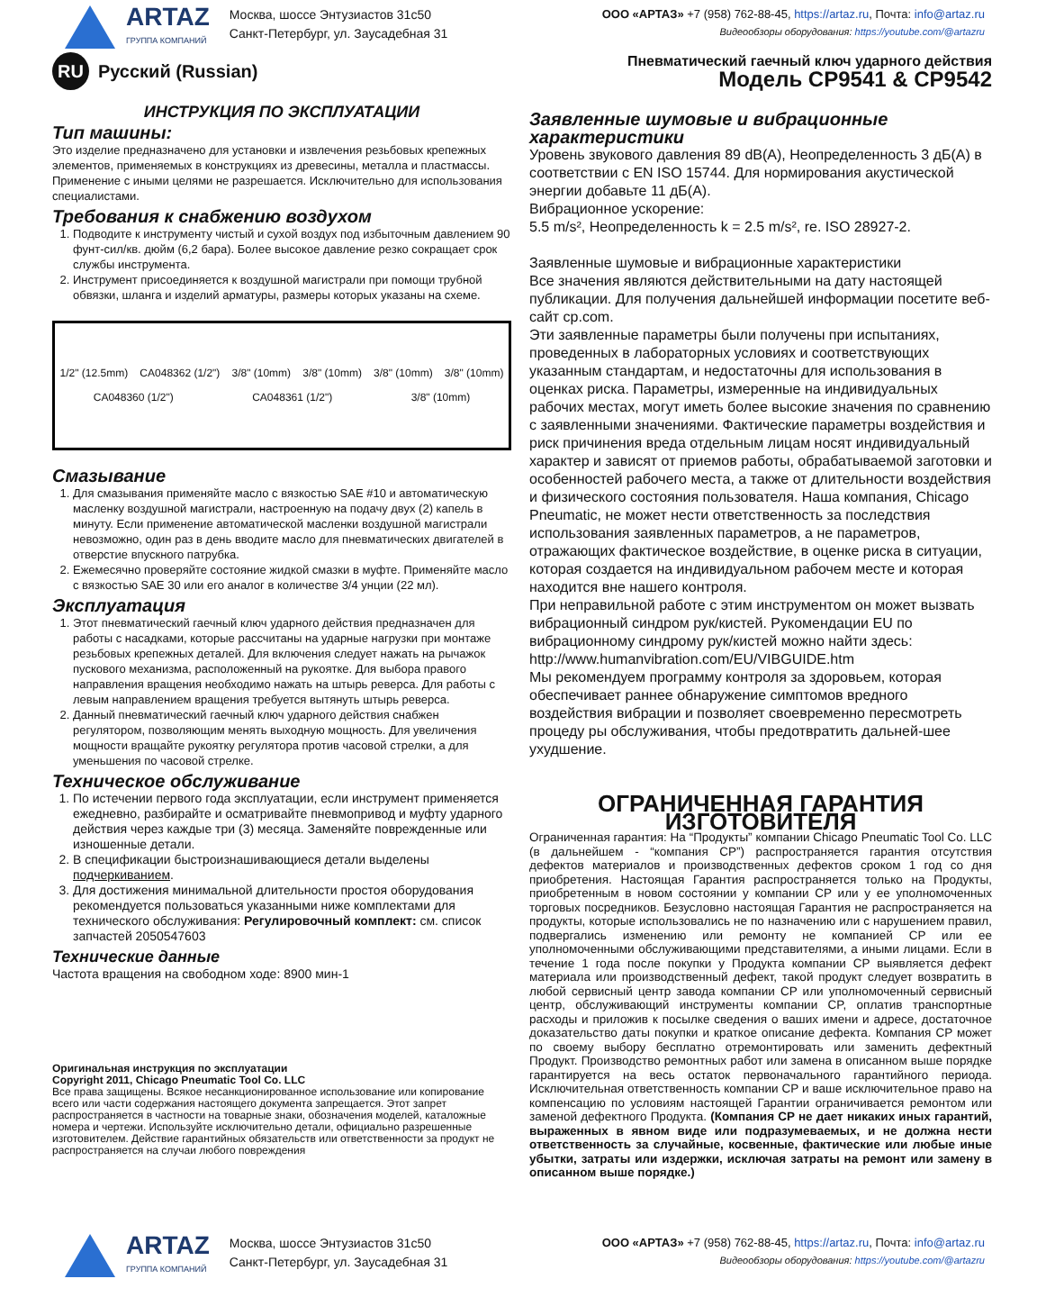ARTAZ
ГРУППА КОМПАНИЙ
Москва, шоссе Энтузиастов 31с50
Санкт-Петербург, ул. Заусадебная 31
ООО «АРТАЗ» +7 (958) 762-88-45, https://artaz.ru, Почта: info@artaz.ru
Видеообзоры оборудования: https://youtube.com/@artazru
RU Русский (Russian)
ИНСТРУКЦИЯ ПО ЭКСПЛУАТАЦИИ
Тип машины:
Это изделие предназначено для установки и извлечения резьбовых крепежных элементов, применяемых в конструкциях из древесины, металла и пластмассы. Применение с иными целями не разрешается. Исключительно для использования специалистами.
Требования к снабжению воздухом
1. Подводите к инструменту чистый и сухой воздух под избыточным давлением 90 фунт-сил/кв. дюйм (6,2 бара). Более высокое давление резко сокращает срок службы инструмента.
2. Инструмент присоединяется к воздушной магистрали при помощи трубной обвязки, шланга и изделий арматуры, размеры которых указаны на схеме.
1/2" (12.5mm) CA048362 (1/2") 3/8" (10mm) 3/8" (10mm) 3/8" (10mm) 3/8" (10mm) CA048360 (1/2") CA048361 (1/2") 3/8" (10mm)
Смазывание
1. Для смазывания применяйте масло с вязкостью SAE #10 и автоматическую масленку воздушной магистрали, настроенную на подачу двух (2) капель в минуту. Если применение автоматической масленки воздушной магистрали невозможно, один раз в день вводите масло для пневматических двигателей в отверстие впускного патрубка.
2. Ежемесячно проверяйте состояние жидкой смазки в муфте. Применяйте масло с вязкостью SAE 30 или его аналог в количестве 3/4 унции (22 мл).
Эксплуатация
1. Этот пневматический гаечный ключ ударного действия предназначен для работы с насадками, которые рассчитаны на ударные нагрузки при монтаже резьбовых крепежных деталей. Для включения следует нажать на рычажок пускового механизма, расположенный на рукоятке. Для выбора правого направления вращения необходимо нажать на штырь реверса. Для работы с левым направлением вращения требуется вытянуть штырь реверса.
2. Данный пневматический гаечный ключ ударного действия снабжен регулятором, позволяющим менять выходную мощность. Для увеличения мощности вращайте рукоятку регулятора против часовой стрелки, а для уменьшения по часовой стрелке.
Техническое обслуживание
1. По истечении первого года эксплуатации, если инструмент применяется ежедневно, разбирайте и осматривайте пневмопривод и муфту ударного действия через каждые три (3) месяца. Заменяйте поврежденные или изношенные детали.
2. В спецификации быстроизнашивающиеся детали выделены подчеркиванием.
3. Для достижения минимальной длительности простоя оборудования рекомендуется пользоваться указанными ниже комплектами для технического обслуживания: Регулировочный комплект: см. список запчастей 2050547603
Технические данные
Частота вращения на свободном ходе: 8900 мин-1
Оригинальная инструкция по эксплуатации
Copyright 2011, Chicago Pneumatic Tool Co. LLC
Все права защищены. Всякое несанкционированное использование или копирование всего или части содержания настоящего документа запрещается. Этот запрет распространяется в частности на товарные знаки, обозначения моделей, каталожные номера и чертежи. Используйте исключительно детали, официально разрешенные изготовителем. Действие гарантийных обязательств или ответственности за продукт не распространяется на случаи любого повреждения
Пневматический гаечный ключ ударного действия
Модель CP9541 & CP9542
Заявленные шумовые и вибрационные характеристики
Уровень звукового давления 89 dB(A), Неопределенность 3 дБ(A) в соответствии с EN ISO 15744. Для нормирования акустической энергии добавьте 11 дБ(A).
Вибрационное ускорение:
5.5 m/s², Неопределенность k = 2.5 m/s², re. ISO 28927-2.
Заявленные шумовые и вибрационные характеристики
Все значения являются действительными на дату настоящей публикации. Для получения дальнейшей информации посетите веб-сайт cp.com.
Эти заявленные параметры были получены при испытаниях, проведенных в лабораторных условиях и соответствующих указанным стандартам, и недостаточны для использования в оценках риска. Параметры, измеренные на индивидуальных рабочих местах, могут иметь более высокие значения по сравнению с заявленными значениями. Фактические параметры воздействия и риск причинения вреда отдельным лицам носят индивидуальный характер и зависят от приемов работы, обрабатываемой заготовки и особенностей рабочего места, а также от длительности воздействия и физического состояния пользователя. Наша компания, Chicago Pneumatic, не может нести ответственность за последствия использования заявленных параметров, а не параметров, отражающих фактическое воздействие, в оценке риска в ситуации, которая создается на индивидуальном рабочем месте и которая находится вне нашего контроля.
При неправильной работе с этим инструментом он может вызвать вибрационный синдром рук/кистей. Рукомендации EU по вибрационному синдрому рук/кистей можно найти здесь: http://www.humanvibration.com/EU/VIBGUIDE.htm
Мы рекомендуем программу контроля за здоровьем, которая обеспечивает раннее обнаружение симптомов вредного воздействия вибрации и позволяет своевременно пересмотреть процеду ры обслуживания, чтобы предотвратить дальней-шее ухудшение.
ОГРАНИЧЕННАЯ ГАРАНТИЯ ИЗГОТОВИТЕЛЯ
Ограниченная гарантия: На “Продукты” компании Chicago Pneumatic Tool Co. LLC (в дальнейшем - “компания CP”) распространяется гарантия отсутствия дефектов материалов и производственных дефектов сроком 1 год со дня приобретения. Настоящая Гарантия распространяется только на Продукты, приобретенным в новом состоянии у компании CP или у ее уполномоченных торговых посредников. Безусловно настоящая Гарантия не распространяется на продукты, которые использовались не по назначению или с нарушением правил, подвергались изменению или ремонту не компанией CP или ее уполномоченными обслуживающими представителями, а иными лицами. Если в течение 1 года после покупки у Продукта компании CP выявляется дефект материала или производственный дефект, такой продукт следует возвратить в любой сервисный центр завода компании CP или уполномоченный сервисный центр, обслуживающий инструменты компании CP, оплатив транспортные расходы и приложив к посылке сведения о ваших имени и адресе, достаточное доказательство даты покупки и краткое описание дефекта. Компания CP может по своему выбору бесплатно отремонтировать или заменить дефектный Продукт. Производство ремонтных работ или замена в описанном выше порядке гарантируется на весь остаток первоначального гарантийного периода. Исключительная ответственность компании CP и ваше исключительное право на компенсацию по условиям настоящей Гарантии ограничивается ремонтом или заменой дефектного Продукта. (Компания CP не дает никаких иных гарантий, выраженных в явном виде или подразумеваемых, и не должна нести ответственность за случайные, косвенные, фактические или любые иные убытки, затраты или издержки, исключая затраты на ремонт или замену в описанном выше порядке.)
ARTAZ
ГРУППА КОМПАНИЙ
Москва, шоссе Энтузиастов 31с50
Санкт-Петербург, ул. Заусадебная 31
ООО «АРТАЗ» +7 (958) 762-88-45, https://artaz.ru, Почта: info@artaz.ru
Видеообзоры оборудования: https://youtube.com/@artazru